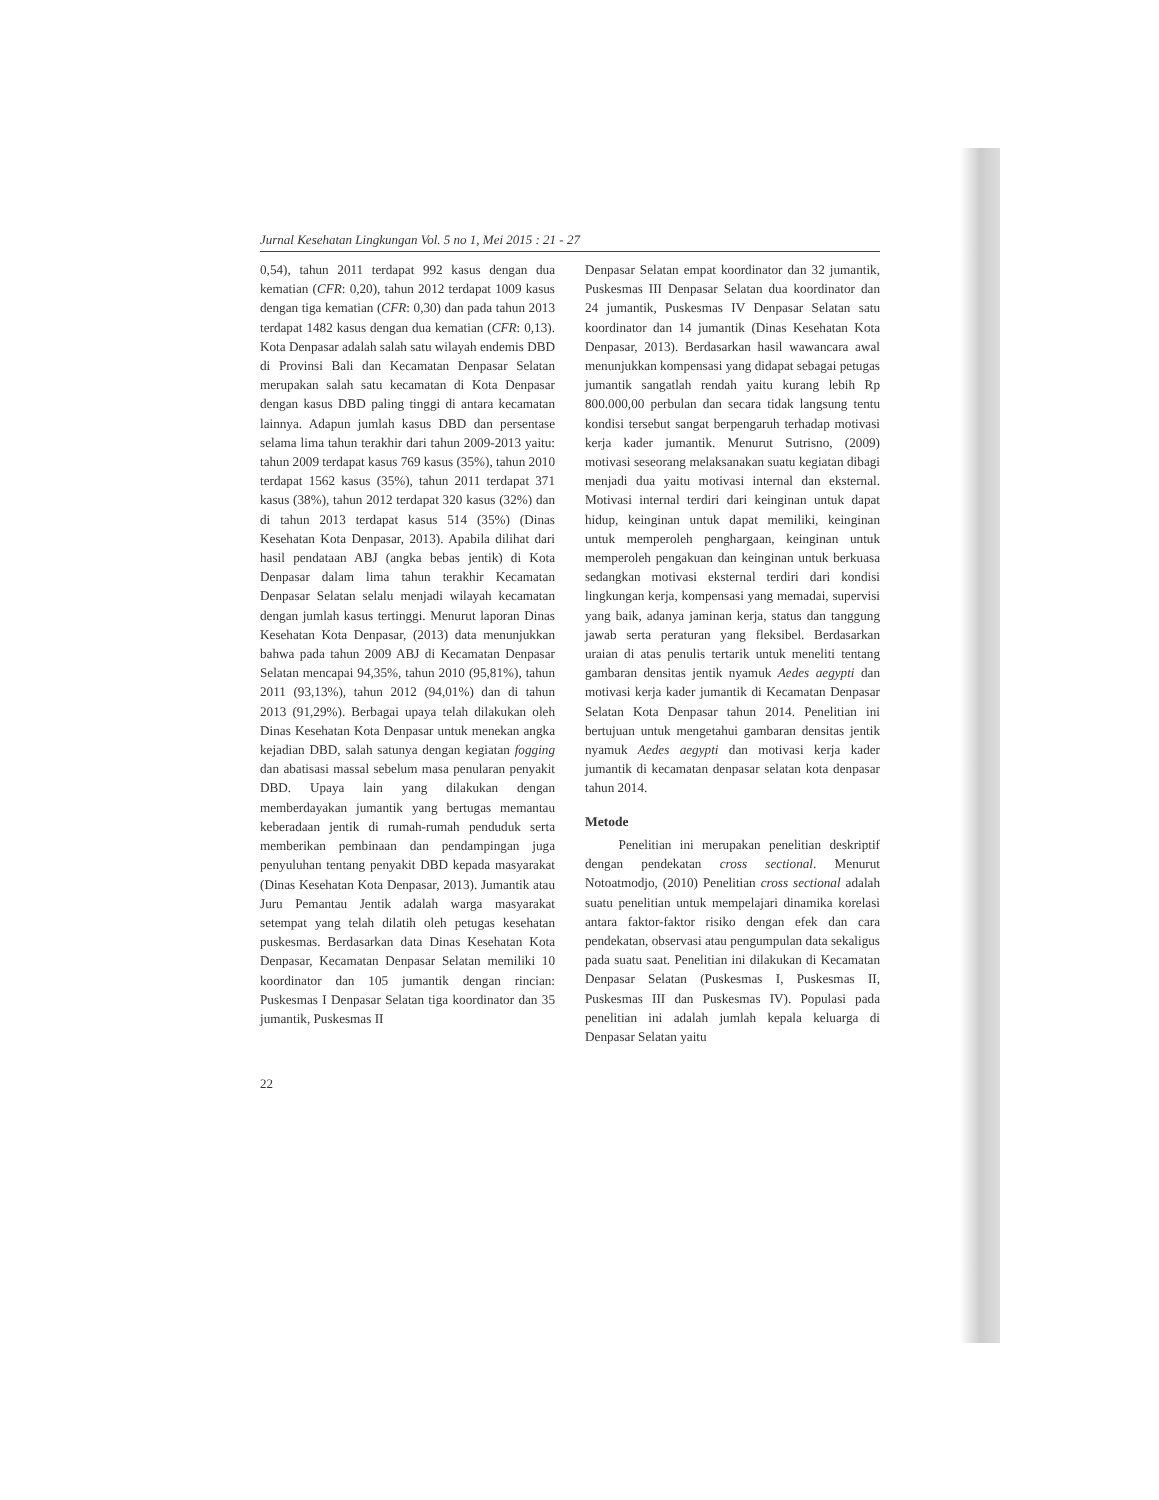Jurnal Kesehatan Lingkungan Vol. 5 no 1, Mei 2015 : 21 - 27
0,54), tahun 2011 terdapat 992 kasus dengan dua kematian (CFR: 0,20), tahun 2012 terdapat 1009 kasus dengan tiga kematian (CFR: 0,30) dan pada tahun 2013 terdapat 1482 kasus dengan dua kematian (CFR: 0,13). Kota Denpasar adalah salah satu wilayah endemis DBD di Provinsi Bali dan Kecamatan Denpasar Selatan merupakan salah satu kecamatan di Kota Denpasar dengan kasus DBD paling tinggi di antara kecamatan lainnya. Adapun jumlah kasus DBD dan persentase selama lima tahun terakhir dari tahun 2009-2013 yaitu: tahun 2009 terdapat kasus 769 kasus (35%), tahun 2010 terdapat 1562 kasus (35%), tahun 2011 terdapat 371 kasus (38%), tahun 2012 terdapat 320 kasus (32%) dan di tahun 2013 terdapat kasus 514 (35%) (Dinas Kesehatan Kota Denpasar, 2013). Apabila dilihat dari hasil pendataan ABJ (angka bebas jentik) di Kota Denpasar dalam lima tahun terakhir Kecamatan Denpasar Selatan selalu menjadi wilayah kecamatan dengan jumlah kasus tertinggi. Menurut laporan Dinas Kesehatan Kota Denpasar, (2013) data menunjukkan bahwa pada tahun 2009 ABJ di Kecamatan Denpasar Selatan mencapai 94,35%, tahun 2010 (95,81%), tahun 2011 (93,13%), tahun 2012 (94,01%) dan di tahun 2013 (91,29%). Berbagai upaya telah dilakukan oleh Dinas Kesehatan Kota Denpasar untuk menekan angka kejadian DBD, salah satunya dengan kegiatan fogging dan abatisasi massal sebelum masa penularan penyakit DBD. Upaya lain yang dilakukan dengan memberdayakan jumantik yang bertugas memantau keberadaan jentik di rumah-rumah penduduk serta memberikan pembinaan dan pendampingan juga penyuluhan tentang penyakit DBD kepada masyarakat (Dinas Kesehatan Kota Denpasar, 2013). Jumantik atau Juru Pemantau Jentik adalah warga masyarakat setempat yang telah dilatih oleh petugas kesehatan puskesmas. Berdasarkan data Dinas Kesehatan Kota Denpasar, Kecamatan Denpasar Selatan memiliki 10 koordinator dan 105 jumantik dengan rincian: Puskesmas I Denpasar Selatan tiga koordinator dan 35 jumantik, Puskesmas II
Denpasar Selatan empat koordinator dan 32 jumantik, Puskesmas III Denpasar Selatan dua koordinator dan 24 jumantik, Puskesmas IV Denpasar Selatan satu koordinator dan 14 jumantik (Dinas Kesehatan Kota Denpasar, 2013). Berdasarkan hasil wawancara awal menunjukkan kompensasi yang didapat sebagai petugas jumantik sangatlah rendah yaitu kurang lebih Rp 800.000,00 perbulan dan secara tidak langsung tentu kondisi tersebut sangat berpengaruh terhadap motivasi kerja kader jumantik. Menurut Sutrisno, (2009) motivasi seseorang melaksanakan suatu kegiatan dibagi menjadi dua yaitu motivasi internal dan eksternal. Motivasi internal terdiri dari keinginan untuk dapat hidup, keinginan untuk dapat memiliki, keinginan untuk memperoleh penghargaan, keinginan untuk memperoleh pengakuan dan keinginan untuk berkuasa sedangkan motivasi eksternal terdiri dari kondisi lingkungan kerja, kompensasi yang memadai, supervisi yang baik, adanya jaminan kerja, status dan tanggung jawab serta peraturan yang fleksibel. Berdasarkan uraian di atas penulis tertarik untuk meneliti tentang gambaran densitas jentik nyamuk Aedes aegypti dan motivasi kerja kader jumantik di Kecamatan Denpasar Selatan Kota Denpasar tahun 2014. Penelitian ini bertujuan untuk mengetahui gambaran densitas jentik nyamuk Aedes aegypti dan motivasi kerja kader jumantik di kecamatan denpasar selatan kota denpasar tahun 2014.
Metode
Penelitian ini merupakan penelitian deskriptif dengan pendekatan cross sectional. Menurut Notoatmodjo, (2010) Penelitian cross sectional adalah suatu penelitian untuk mempelajari dinamika korelasi antara faktor-faktor risiko dengan efek dan cara pendekatan, observasi atau pengumpulan data sekaligus pada suatu saat. Penelitian ini dilakukan di Kecamatan Denpasar Selatan (Puskesmas I, Puskesmas II, Puskesmas III dan Puskesmas IV). Populasi pada penelitian ini adalah jumlah kepala keluarga di Denpasar Selatan yaitu
22